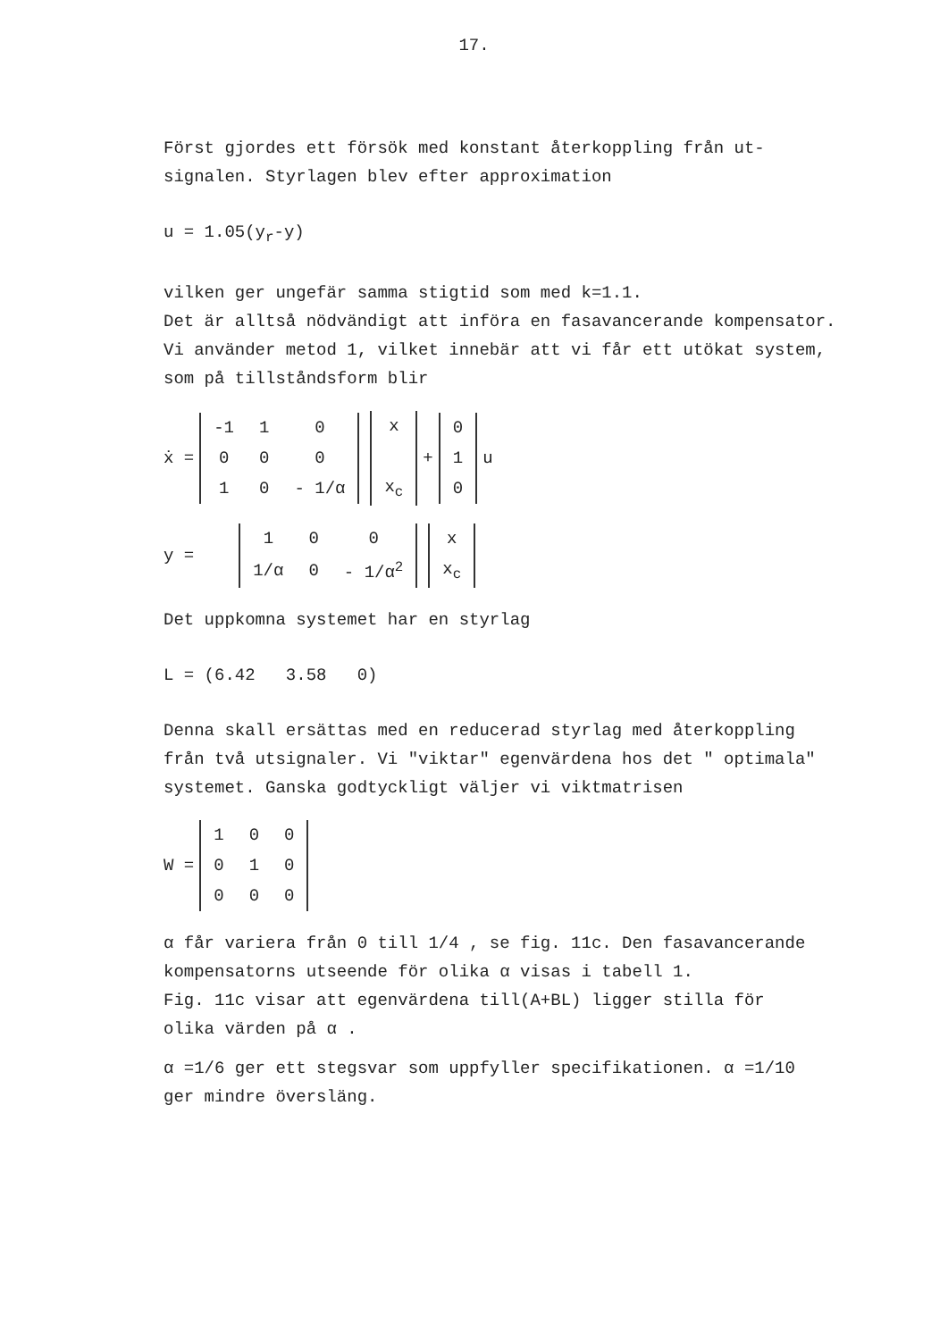17.
Först gjordes ett försök med konstant återkoppling från ut-
signalen. Styrlagen blev efter approximation
u = 1.05(y<sub>r</sub>-y)
vilken ger ungefär samma stigtid som med k=1.1.
Det är alltså nödvändigt att införa en fasavancerande kompensator.
Vi använder metod 1, vilket innebär att vi får ett utökat system,
som på tillståndsform blir
ẋ =
| -1 | 1 | 0 |
| 0 | 0 | 0 |
| 1 | 0 | - 1/α |
| x |
| x<sub>c</sub> |
+
| 0 |
| 1 |
| 0 |
u
y =
| 1 | 0 | 0 |
| 1/α | 0 | - 1/α<sup>2</sup> |
| x |
| x<sub>c</sub> |
Det uppkomna systemet har en styrlag
L = (6.42 3.58 0)
Denna skall ersättas med en reducerad styrlag med återkoppling
från två utsignaler. Vi "viktar" egenvärdena hos det " optimala"
systemet. Ganska godtyckligt väljer vi viktmatrisen
W =
| 1 | 0 | 0 |
| 0 | 1 | 0 |
| 0 | 0 | 0 |
α får variera från 0 till 1/4 , se fig. 11c. Den fasavancerande
kompensatorns utseende för olika α visas i tabell 1.
Fig. 11c visar att egenvärdena till(A+BL) ligger stilla för
olika värden på α .
α =1/6 ger ett stegsvar som uppfyller specifikationen. α =1/10
ger mindre översläng.